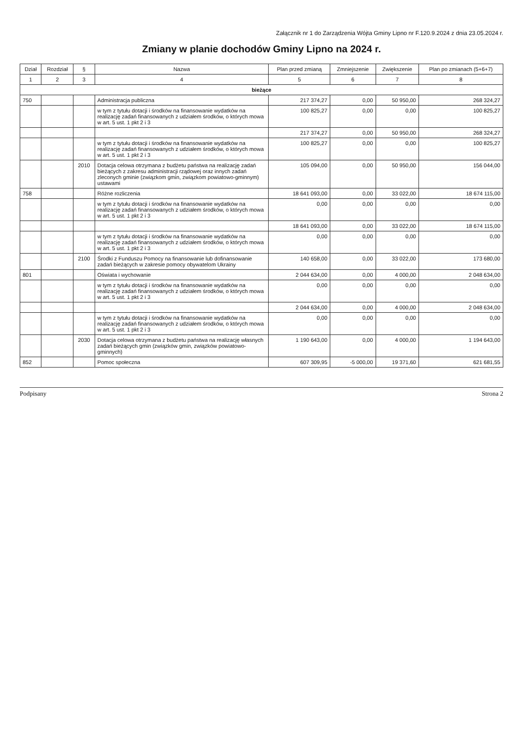Załącznik nr 1 do Zarządzenia Wójta Gminy Lipno nr F.120.9.2024 z dnia 23.05.2024 r.
Zmiany w planie dochodów Gminy Lipno na 2024 r.
| Dział | Rozdział | § | Nazwa | Plan przed zmianą | Zmniejszenie | Zwiększenie | Plan po zmianach (5+6+7) |
| --- | --- | --- | --- | --- | --- | --- | --- |
| 1 | 2 | 3 | 4 | 5 | 6 | 7 | 8 |
| bieżące | | | | | | | |
| 750 | | | Administracja publiczna | 217 374,27 | 0,00 | 50 950,00 | 268 324,27 |
| | | | w tym z tytułu dotacji i środków na finansowanie wydatków na realizację zadań finansowanych z udziałem środków, o których mowa w art. 5 ust. 1 pkt 2 i 3 | 100 825,27 | 0,00 | 0,00 | 100 825,27 |
| | | | | 217 374,27 | 0,00 | 50 950,00 | 268 324,27 |
| | | | w tym z tytułu dotacji i środków na finansowanie wydatków na realizację zadań finansowanych z udziałem środków, o których mowa w art. 5 ust. 1 pkt 2 i 3 | 100 825,27 | 0,00 | 0,00 | 100 825,27 |
| | | 2010 | Dotacja celowa otrzymana z budżetu państwa na realizację zadań bieżących z zakresu administracji rządowej oraz innych zadań zleconych gminie (związkom gmin, związkom powiatowo-gminnym) ustawami | 105 094,00 | 0,00 | 50 950,00 | 156 044,00 |
| 758 | | | Różne rozliczenia | 18 641 093,00 | 0,00 | 33 022,00 | 18 674 115,00 |
| | | | w tym z tytułu dotacji i środków na finansowanie wydatków na realizację zadań finansowanych z udziałem środków, o których mowa w art. 5 ust. 1 pkt 2 i 3 | 0,00 | 0,00 | 0,00 | 0,00 |
| | | | | 18 641 093,00 | 0,00 | 33 022,00 | 18 674 115,00 |
| | | | w tym z tytułu dotacji i środków na finansowanie wydatków na realizację zadań finansowanych z udziałem środków, o których mowa w art. 5 ust. 1 pkt 2 i 3 | 0,00 | 0,00 | 0,00 | 0,00 |
| | | 2100 | Środki z Funduszu Pomocy na finansowanie lub dofinansowanie zadań bieżących w zakresie pomocy obywatelom Ukrainy | 140 658,00 | 0,00 | 33 022,00 | 173 680,00 |
| 801 | | | Oświata i wychowanie | 2 044 634,00 | 0,00 | 4 000,00 | 2 048 634,00 |
| | | | w tym z tytułu dotacji i środków na finansowanie wydatków na realizację zadań finansowanych z udziałem środków, o których mowa w art. 5 ust. 1 pkt 2 i 3 | 0,00 | 0,00 | 0,00 | 0,00 |
| | | | | 2 044 634,00 | 0,00 | 4 000,00 | 2 048 634,00 |
| | | | w tym z tytułu dotacji i środków na finansowanie wydatków na realizację zadań finansowanych z udziałem środków, o których mowa w art. 5 ust. 1 pkt 2 i 3 | 0,00 | 0,00 | 0,00 | 0,00 |
| | | 2030 | Dotacja celowa otrzymana z budżetu państwa na realizację własnych zadań bieżących gmin (związków gmin, związków powiatowo-gminnych) | 1 190 643,00 | 0,00 | 4 000,00 | 1 194 643,00 |
| 852 | | | Pomoc społeczna | 607 309,95 | -5 000,00 | 19 371,60 | 621 681,55 |
Podpisany Strona 2